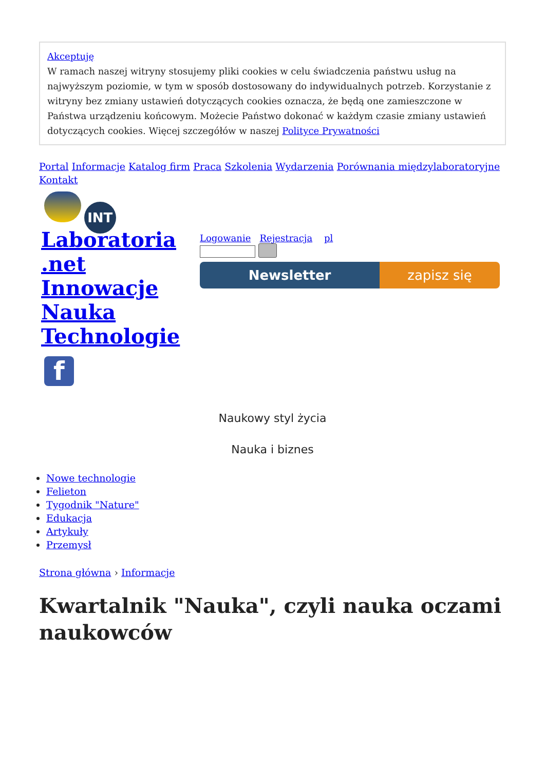Akceptuję
W ramach naszej witryny stosujemy pliki cookies w celu świadczenia państwu usług na najwyższym poziomie, w tym w sposób dostosowany do indywidualnych potrzeb. Korzystanie z witryny bez zmiany ustawień dotyczących cookies oznacza, że będą one zamieszczone w Państwa urządzeniu końcowym. Możecie Państwo dokonać w każdym czasie zmiany ustawień dotyczących cookies. Więcej szczegółów w naszej Polityce Prywatności
Portal Informacje Katalog firm Praca Szkolenia Wydarzenia Porównania międzylaboratoryjne Kontakt
INT
Laboratoria .net Innowacje Nauka Technologie
f
Logowanie Rejestracja pl
Newsletter zapisz się
Naukowy styl życia
Nauka i biznes
Nowe technologie
Felieton
Tygodnik "Nature"
Edukacja
Artykuły
Przemysł
Strona główna › Informacje
Kwartalnik "Nauka", czyli nauka oczami naukowców